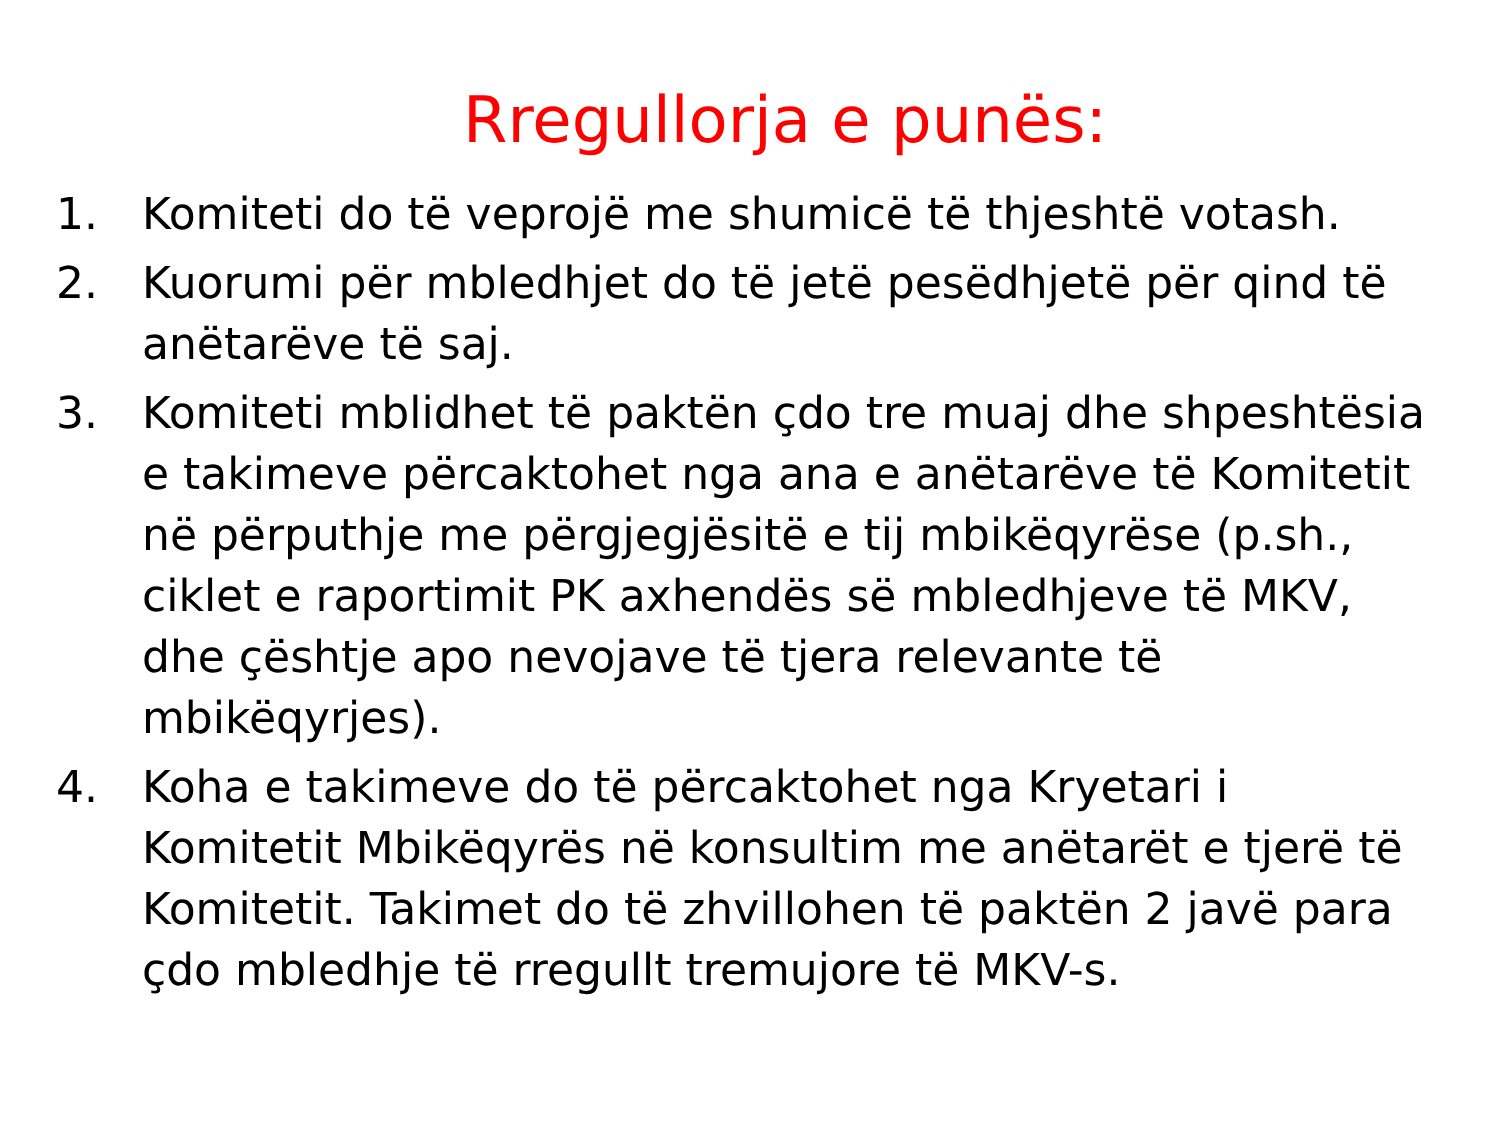Rregullorja e punës:
1. Komiteti do të veprojë me shumicë të thjeshtë votash.
2. Kuorumi për mbledhjet do të jetë pesëdhjetë për qind të anëtarëve të saj.
3. Komiteti mblidhet të paktën çdo tre muaj dhe shpeshtësia e takimeve përcaktohet nga ana e anëtarëve të Komitetit në përputhje me përgjegjësitë e tij mbikëqyrëse (p.sh., ciklet e raportimit PK axhendës së mbledhjeve të MKV, dhe çështje apo nevojave të tjera relevante të mbikëqyrjes).
4. Koha e takimeve do të përcaktohet nga Kryetari i Komitetit Mbikëqyrës në konsultim me anëtarët e tjerë të Komitetit. Takimet do të zhvillohen të paktën 2 javë para çdo mbledhje të rregullt tremujore të MKV-s.